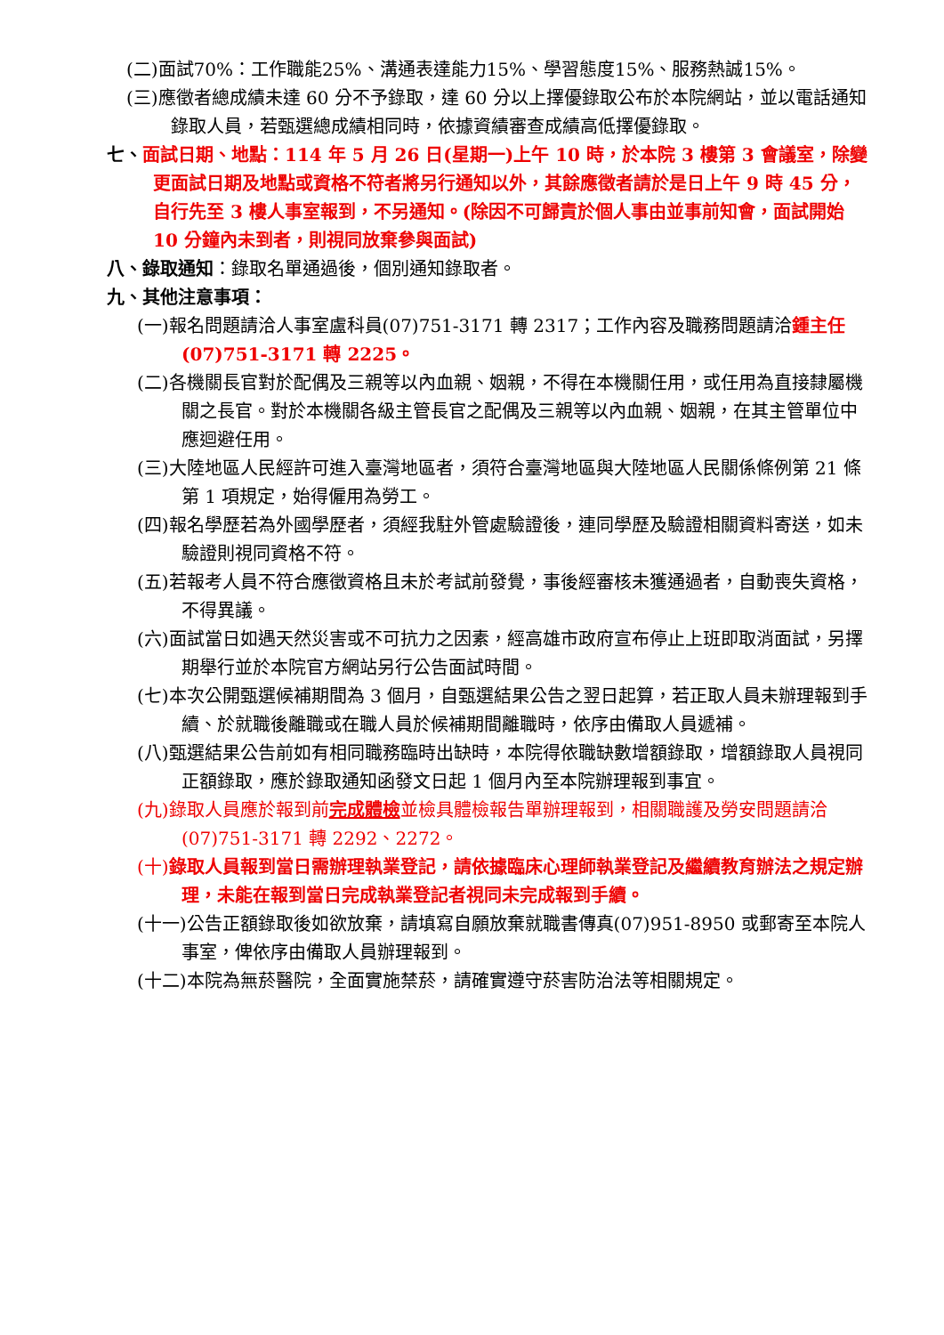(二)面試70%：工作職能25%、溝通表達能力15%、學習態度15%、服務熱誠15%。
(三)應徵者總成績未達 60 分不予錄取，達 60 分以上擇優錄取公布於本院網站，並以電話通知錄取人員，若甄選總成績相同時，依據資績審查成績高低擇優錄取。
七、面試日期、地點：114 年 5 月 26 日(星期一)上午 10 時，於本院 3 樓第 3 會議室，除變更面試日期及地點或資格不符者將另行通知以外，其餘應徵者請於是日上午 9 時 45 分，自行先至 3 樓人事室報到，不另通知。(除因不可歸責於個人事由並事前知會，面試開始 10 分鐘內未到者，則視同放棄參與面試)
八、錄取通知：錄取名單通過後，個別通知錄取者。
九、其他注意事項：
(一)報名問題請洽人事室盧科員(07)751-3171 轉 2317；工作內容及職務問題請洽鍾主任(07)751-3171 轉 2225。
(二)各機關長官對於配偶及三親等以內血親、姻親，不得在本機關任用，或任用為直接隸屬機關之長官。對於本機關各級主管長官之配偶及三親等以內血親、姻親，在其主管單位中應迴避任用。
(三)大陸地區人民經許可進入臺灣地區者，須符合臺灣地區與大陸地區人民關係條例第 21 條第 1 項規定，始得僱用為勞工。
(四)報名學歷若為外國學歷者，須經我駐外管處驗證後，連同學歷及驗證相關資料寄送，如未驗證則視同資格不符。
(五)若報考人員不符合應徵資格且未於考試前發覺，事後經審核未獲通過者，自動喪失資格，不得異議。
(六)面試當日如遇天然災害或不可抗力之因素，經高雄市政府宣布停止上班即取消面試，另擇期舉行並於本院官方網站另行公告面試時間。
(七)本次公開甄選候補期間為 3 個月，自甄選結果公告之翌日起算，若正取人員未辦理報到手續、於就職後離職或在職人員於候補期間離職時，依序由備取人員遞補。
(八)甄選結果公告前如有相同職務臨時出缺時，本院得依職缺數增額錄取，增額錄取人員視同正額錄取，應於錄取通知函發文日起 1 個月內至本院辦理報到事宜。
(九)錄取人員應於報到前完成體檢並檢具體檢報告單辦理報到，相關職護及勞安問題請洽(07)751-3171 轉 2292、2272。
(十)錄取人員報到當日需辦理執業登記，請依據臨床心理師執業登記及繼續教育辦法之規定辦理，未能在報到當日完成執業登記者視同未完成報到手續。
(十一)公告正額錄取後如欲放棄，請填寫自願放棄就職書傳真(07)951-8950 或郵寄至本院人事室，俾依序由備取人員辦理報到。
(十二)本院為無菸醫院，全面實施禁菸，請確實遵守菸害防治法等相關規定。